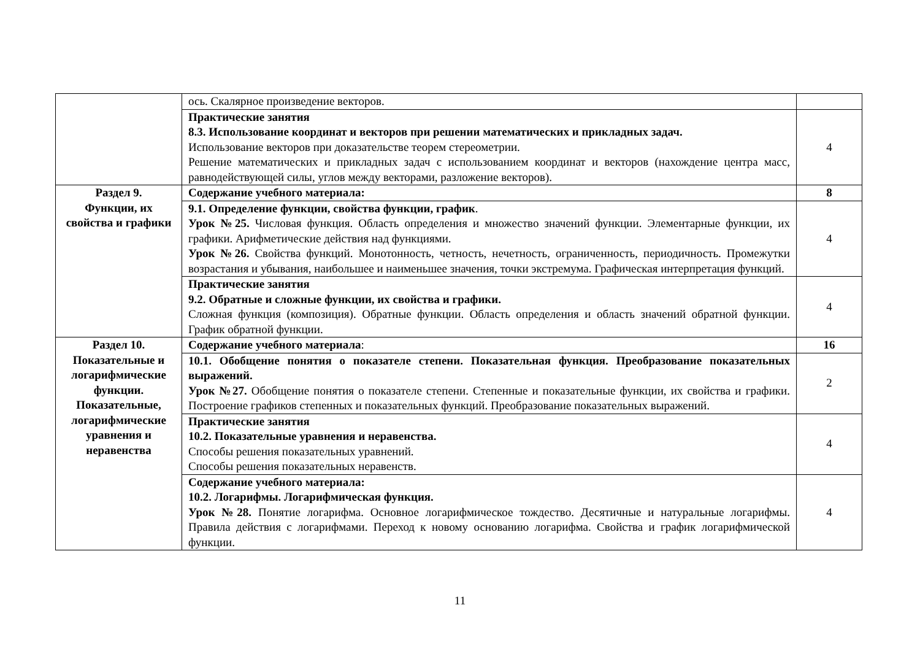| | ось. Скалярное произведение векторов. | |
| | Практические занятия 8.3. Использование координат и векторов при решении математических и прикладных задач. Использование векторов при доказательстве теорем стереометрии. Решение математических и прикладных задач с использованием координат и векторов (нахождение центра масс, равнодействующей силы, углов между векторами, разложение векторов). | 4 |
| Раздел 9. Функции, их свойства и графики | Содержание учебного материала: | 8 |
| | 9.1. Определение функции, свойства функции, график . Урок №25. Числовая функция. Область определения и множество значений функции. Элементарные функции, их графики. Арифметические действия над функциями. Урок №26. Свойства функций. Монотонность, четность, нечетность, ограниченность, периодичность. Промежутки возрастания и убывания, наибольшее и наименьшее значения, точки экстремума. Графическая интерпретация функций. | 4 |
| | Практические занятия 9.2. Обратные и сложные функции, их свойства и графики. Сложная функция (композиция). Обратные функции. Область определения и область значений обратной функции. График обратной функции. | 4 |
| Раздел 10. Показательные и логарифмические функции. Показательные, логарифмические уравнения и неравенства | Содержание учебного материала : | 16 |
| | 10.1. Обобщение понятия о показателе степени. Показательная функция. Преобразование показательных выражений. Урок №27. Обобщение понятия о показателе степени. Степенные и показательные функции, их свойства и графики. Построение графиков степенных и показательных функций. Преобразование показательных выражений. | 2 |
| | Практические занятия 10.2. Показательные уравнения и неравенства. Способы решения показательных уравнений. Способы решения показательных неравенств. | 4 |
| | Содержание учебного материала: 10.2. Логарифмы. Логарифмическая функция. Урок №28. Понятие логарифма. Основное логарифмическое тождество. Десятичные и натуральные логарифмы. Правила действия с логарифмами. Переход к новому основанию логарифма. Свойства и график логарифмической функции. | 4 |
11